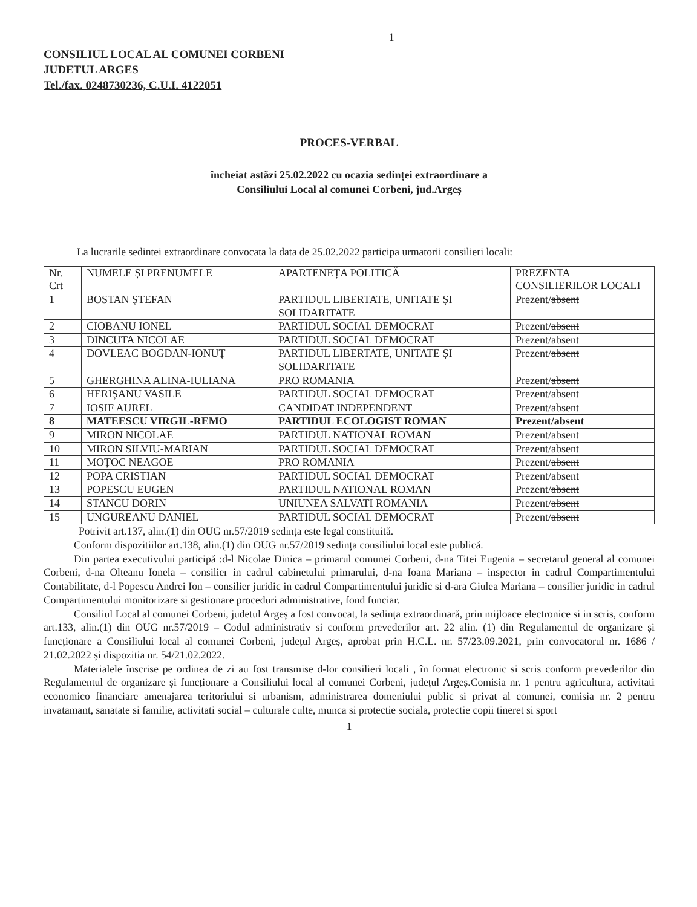1
CONSILIUL LOCAL AL COMUNEI CORBENI
JUDETUL ARGES
Tel./fax. 0248730236, C.U.I. 4122051
PROCES-VERBAL
încheiat astăzi 25.02.2022 cu ocazia sedinței extraordinare a
Consiliului Local al comunei Corbeni, jud.Argeș
La lucrarile sedintei extraordinare convocata la data de 25.02.2022 participa urmatorii consilieri locali:
| Nr. Crt | NUMELE ȘI PRENUMELE | APARTENEȚA POLITICĂ | PREZENTA CONSILIERILOR LOCALI |
| 1 | BOSTAN ȘTEFAN | PARTIDUL LIBERTATE, UNITATE ȘI SOLIDARITATE | Prezent/ absent |
| 2 | CIOBANU IONEL | PARTIDUL SOCIAL DEMOCRAT | Prezent/ absent |
| 3 | DINCUTA NICOLAE | PARTIDUL SOCIAL DEMOCRAT | Prezent/ absent |
| 4 | DOVLEAC BOGDAN-IONUȚ | PARTIDUL LIBERTATE, UNITATE ȘI SOLIDARITATE | Prezent/ absent |
| 5 | GHERGHINA ALINA-IULIANA | PRO ROMANIA | Prezent/ absent |
| 6 | HERIȘANU VASILE | PARTIDUL SOCIAL DEMOCRAT | Prezent/ absent |
| 7 | IOSIF AUREL | CANDIDAT INDEPENDENT | Prezent/ absent |
| 8 | MATEESCU VIRGIL-REMO | PARTIDUL ECOLOGIST ROMAN | Prezent /absent |
| 9 | MIRON NICOLAE | PARTIDUL NATIONAL ROMAN | Prezent/ absent |
| 10 | MIRON SILVIU-MARIAN | PARTIDUL SOCIAL DEMOCRAT | Prezent/ absent |
| 11 | MOȚOC NEAGOE | PRO ROMANIA | Prezent/ absent |
| 12 | POPA CRISTIAN | PARTIDUL SOCIAL DEMOCRAT | Prezent/ absent |
| 13 | POPESCU EUGEN | PARTIDUL NATIONAL ROMAN | Prezent/ absent |
| 14 | STANCU DORIN | UNIUNEA SALVATI ROMANIA | Prezent/ absent |
| 15 | UNGUREANU DANIEL | PARTIDUL SOCIAL DEMOCRAT | Prezent/ absent |
Potrivit art.137, alin.(1) din OUG nr.57/2019 sedința este legal constituită.
Conform dispozitiilor art.138, alin.(1) din OUG nr.57/2019 sedința consiliului local este publică.
Din partea executivului participă :d-l Nicolae Dinica – primarul comunei Corbeni, d-na Titei Eugenia – secretarul general al comunei Corbeni, d-na Olteanu Ionela – consilier in cadrul cabinetului primarului, d-na Ioana Mariana – inspector in cadrul Compartimentului Contabilitate, d-l Popescu Andrei Ion – consilier juridic in cadrul Compartimentului juridic si d-ara Giulea Mariana – consilier juridic in cadrul Compartimentului monitorizare si gestionare proceduri administrative, fond funciar.
Consiliul Local al comunei Corbeni, judetul Argeș a fost convocat, la sedința extraordinară, prin mijloace electronice si in scris, conform art.133, alin.(1) din OUG nr.57/2019 – Codul administrativ si conform prevederilor art. 22 alin. (1) din Regulamentul de organizare și funcționare a Consiliului local al comunei Corbeni, județul Argeș, aprobat prin H.C.L. nr. 57/23.09.2021, prin convocatorul nr. 1686 / 21.02.2022 și dispozitia nr. 54/21.02.2022.
Materialele înscrise pe ordinea de zi au fost transmise d-lor consilieri locali , în format electronic si scris conform prevederilor din Regulamentul de organizare şi funcționare a Consiliului local al comunei Corbeni, județul Argeș.Comisia nr. 1 pentru agricultura, activitati economico financiare amenajarea teritoriului si urbanism, administrarea domeniului public si privat al comunei, comisia nr. 2 pentru invatamant, sanatate si familie, activitati social – culturale culte, munca si protectie sociala, protectie copii tineret si sport
1